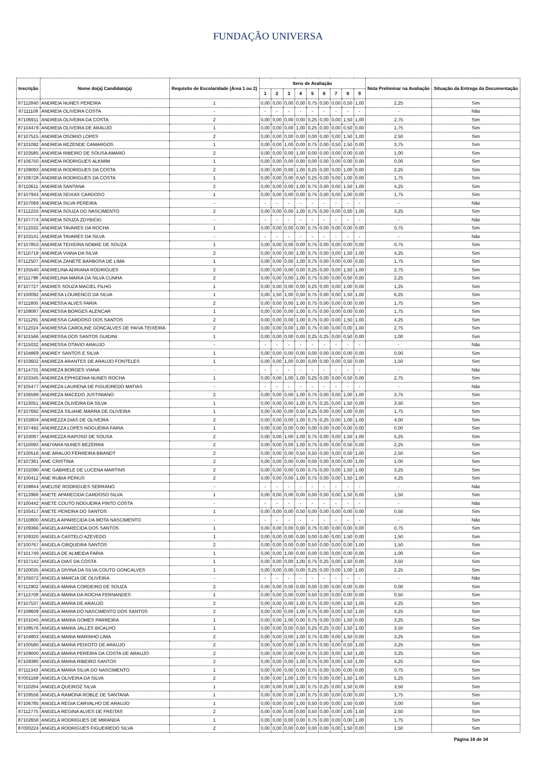FUNDAÇÃO UNIVERSA
| Inscrição | Nome do(a) Candidato(a) | Requisito de Escolaridade (Área 1 ou 2) | Itens de Avaliação | | | | | | | | | Nota Preliminar na Avaliação | Situação da Entrega da Documentação |
| --- | --- | --- | --- | --- | --- | --- | --- | --- | --- | --- | --- | --- | --- |
| | | | 1 | 2 | 3 | 4 | 5 | 6 | 7 | 8 | 9 | | |
| 87112840 | ANDREIA NUNES PEREIRA | 1 | 0,00 | 0,00 | 0,00 | 0,00 | 0,75 | 0,00 | 0,00 | 0,50 | 1,00 | 2,25 | Sim |
| 87111108 | ANDREIA OLIVEIRA COSTA | - | - | - | - | - | - | - | - | - | - | - | Não |
| 87106911 | ANDREIA OLIVEIRA DA COSTA | 2 | 0,00 | 0,00 | 0,00 | 0,00 | 0,25 | 0,00 | 0,00 | 1,50 | 1,00 | 2,75 | Sim |
| 87104479 | ANDREIA OLIVEIRA DE ARAUJO | 1 | 0,00 | 0,00 | 0,00 | 1,00 | 0,25 | 0,00 | 0,00 | 0,50 | 0,00 | 1,75 | Sim |
| 87107515 | ANDREIA OSORIO LOPES | 2 | 0,00 | 0,00 | 0,00 | 0,00 | 0,00 | 0,00 | 0,00 | 1,50 | 1,00 | 2,50 | Sim |
| 87101092 | ANDREIA REZENDE CAMARGOS | 1 | 0,00 | 0,00 | 1,00 | 0,00 | 0,75 | 0,00 | 0,50 | 1,50 | 0,00 | 3,75 | Sim |
| 87103585 | ANDREIA RIBEIRO DE SOUSA AMARO | 2 | 0,00 | 0,00 | 0,00 | 1,00 | 0,00 | 0,00 | 0,00 | 0,00 | 0,00 | 1,00 | Sim |
| 87106750 | ANDREIA RODRIGUES ALKMIM | 1 | 0,00 | 0,00 | 0,00 | 0,00 | 0,00 | 0,00 | 0,00 | 0,00 | 0,00 | 0,00 | Sim |
| 87109093 | ANDREIA RODRIGUES DA COSTA | 2 | 0,00 | 0,00 | 0,00 | 1,00 | 0,25 | 0,00 | 0,00 | 1,00 | 0,00 | 2,25 | Sim |
| 87108728 | ANDREIA RODRIGUES DA COSTA | 1 | 0,00 | 0,00 | 0,00 | 0,50 | 0,25 | 0,00 | 0,00 | 1,00 | 0,00 | 1,75 | Sim |
| 87110611 | ANDREIA SANTANA | 2 | 0,00 | 0,00 | 0,00 | 1,00 | 0,75 | 0,00 | 0,00 | 1,50 | 1,00 | 4,25 | Sim |
| 87107944 | ANDREIA SEIXAS CARDOSO | 1 | 0,00 | 0,00 | 0,00 | 0,00 | 0,75 | 0,00 | 0,00 | 1,00 | 0,00 | 1,75 | Sim |
| 87107069 | ANDREIA SILVA PEREIRA | - | - | - | - | - | - | - | - | - | - | - | Não |
| 87112233 | ANDREIA SOUZA DO NASCIMENTO | 2 | 0,00 | 0,00 | 0,00 | 1,00 | 0,75 | 0,00 | 0,00 | 0,50 | 1,00 | 3,25 | Sim |
| 87107774 | ANDREIA SOUZA ZDYBICKI | - | - | - | - | - | - | - | - | - | - | - | Não |
| 87112032 | ANDREIA TAVARES DA ROCHA | 1 | 0,00 | 0,00 | 0,00 | 0,00 | 0,75 | 0,00 | 0,00 | 0,00 | 0,00 | 0,75 | Sim |
| 87103141 | ANDREIA TAVARES DA SILVA | - | - | - | - | - | - | - | - | - | - | - | Não |
| 87107853 | ANDREIA TEIXEIRA NOBRE DE SOUZA | 1 | 0,00 | 0,00 | 0,00 | 0,00 | 0,75 | 0,00 | 0,00 | 0,00 | 0,00 | 0,75 | Sim |
| 87110719 | ANDREIA VIANA DA SILVA | 2 | 0,00 | 0,00 | 0,00 | 1,00 | 0,75 | 0,00 | 0,00 | 1,50 | 1,00 | 4,25 | Sim |
| 87112507 | ANDREIA ZANETE BARBOSA DE LIMA | 1 | 0,00 | 0,00 | 0,00 | 1,00 | 0,75 | 0,00 | 0,00 | 0,00 | 0,00 | 1,75 | Sim |
| 87105540 | ANDRELINA ADRIANA RODRIGUES | 2 | 0,00 | 0,00 | 0,00 | 0,00 | 0,25 | 0,00 | 0,00 | 1,50 | 1,00 | 2,75 | Sim |
| 87111798 | ANDRELINA MARIA DA SILVA CUNHA | 2 | 0,00 | 0,00 | 0,00 | 1,00 | 0,75 | 0,00 | 0,00 | 0,50 | 0,00 | 2,25 | Sim |
| 87107727 | ANDRES SOUZA MACIEL FILHO | 1 | 0,00 | 0,00 | 0,00 | 0,00 | 0,25 | 0,00 | 0,00 | 1,00 | 0,00 | 1,25 | Sim |
| 87100092 | ANDRESA LOURENCO DA SILVA | 1 | 0,00 | 1,50 | 1,00 | 0,50 | 0,75 | 0,00 | 0,00 | 1,50 | 1,00 | 6,25 | Sim |
| 87111800 | ANDRESSA ALVES FARIA | 2 | 0,00 | 0,00 | 0,00 | 1,00 | 0,75 | 0,00 | 0,00 | 0,00 | 0,00 | 1,75 | Sim |
| 87109087 | ANDRESSA BORGES ALENCAR | 1 | 0,00 | 0,00 | 0,00 | 1,00 | 0,75 | 0,00 | 0,00 | 0,00 | 0,00 | 1,75 | Sim |
| 87111291 | ANDRESSA CARDOSO DOS SANTOS | 2 | 0,00 | 0,00 | 0,00 | 1,00 | 0,75 | 0,00 | 0,00 | 1,50 | 1,00 | 4,25 | Sim |
| 87112024 | ANDRESSA CAROLINE GONCALVES DE PAIVA TEIXEIRA | 2 | 0,00 | 0,00 | 0,00 | 1,00 | 0,75 | 0,00 | 0,00 | 0,00 | 1,00 | 2,75 | Sim |
| 87101566 | ANDRESSA DOS SANTOS GUIDINI | 1 | 0,00 | 0,00 | 0,00 | 0,00 | 0,25 | 0,25 | 0,00 | 0,50 | 0,00 | 1,00 | Sim |
| 87115032 | ANDRESSA OTAVIO ARAUJO | - | - | - | - | - | - | - | - | - | - | - | Não |
| 87104869 | ANDREY SANTOS E SILVA | 1 | 0,00 | 0,00 | 0,00 | 0,00 | 0,00 | 0,00 | 0,00 | 0,00 | 0,00 | 0,00 | Sim |
| 87103602 | ANDREZA ARANTES DE ARAUJO FONTELES | 1 | 0,00 | 0,00 | 1,00 | 0,00 | 0,00 | 0,00 | 0,00 | 0,50 | 0,00 | 1,50 | Sim |
| 87114731 | ANDREZA BORGES VIANA | - | - | - | - | - | - | - | - | - | - | - | Não |
| 87103345 | ANDREZA EPHIGENIA NUNES ROCHA | 1 | 0,00 | 0,00 | 1,00 | 1,00 | 0,25 | 0,00 | 0,00 | 0,50 | 0,00 | 2,75 | Sim |
| 87105477 | ANDREZA LAURENA DE FIGUEIREDO MATIAS | - | - | - | - | - | - | - | - | - | - | - | Não |
| 87106599 | ANDREZA MACEDO JUSTINIANO | 2 | 0,00 | 0,00 | 0,00 | 1,00 | 0,75 | 0,00 | 0,00 | 1,00 | 1,00 | 3,75 | Sim |
| 87113051 | ANDREZA OLIVEIRA DA SILVA | 1 | 0,00 | 0,00 | 0,00 | 1,00 | 0,75 | 0,25 | 0,00 | 1,50 | 0,00 | 3,50 | Sim |
| 87107692 | ANDREZA SILIANE MARRA DE OLIVEIRA | 1 | 0,00 | 0,00 | 0,00 | 0,50 | 0,25 | 0,00 | 0,00 | 1,00 | 0,00 | 1,75 | Sim |
| 87102804 | ANDREZZA DIAS DE OLIVEIRA | 2 | 0,00 | 0,00 | 0,00 | 1,00 | 0,75 | 0,25 | 0,00 | 1,00 | 1,00 | 4,00 | Sim |
| 87107492 | ANDREZZA LOPES NOGUEIRA FARIA | 1 | 0,00 | 0,00 | 0,00 | 0,00 | 0,00 | 0,00 | 0,00 | 0,00 | 0,00 | 0,00 | Sim |
| 87103087 | ANDREZZA RAPOSO DE SOUSA | 2 | 0,00 | 0,00 | 1,00 | 1,00 | 0,75 | 0,00 | 0,00 | 1,50 | 1,00 | 5,25 | Sim |
| 87110093 | ANDYARA NUNES BEZERRA | 2 | 0,00 | 0,00 | 0,00 | 1,00 | 0,75 | 0,00 | 0,00 | 0,50 | 0,00 | 2,25 | Sim |
| 87100516 | ANE ARAUJO FERREIRA BRANDT | 2 | 0,00 | 0,00 | 0,00 | 0,50 | 0,50 | 0,00 | 0,00 | 0,50 | 1,00 | 2,50 | Sim |
| 87107361 | ANE CRISTINA | 2 | 0,00 | 0,00 | 0,00 | 0,00 | 0,00 | 0,00 | 0,00 | 0,00 | 1,00 | 1,00 | Sim |
| 87102090 | ANE GABRIELE DE LUCENA MARTINS | 2 | 0,00 | 0,00 | 0,00 | 0,00 | 0,75 | 0,00 | 0,00 | 1,50 | 1,00 | 3,25 | Sim |
| 87100412 | ANE RUBIA PERIUS | 2 | 0,00 | 0,00 | 0,00 | 1,00 | 0,75 | 0,00 | 0,00 | 1,50 | 1,00 | 4,25 | Sim |
| 87108844 | ANELISE RODRIGUES SERRANO | - | - | - | - | - | - | - | - | - | - | - | Não |
| 87113968 | ANETE APARECIDA CARDOSO SILVA | 1 | 0,00 | 0,00 | 0,00 | 0,00 | 0,00 | 0,00 | 0,00 | 1,50 | 0,00 | 1,50 | Sim |
| 87100442 | ANETE COUTO NOGUEIRA PINTO COSTA | - | - | - | - | - | - | - | - | - | - | - | Não |
| 87105417 | ANETE PEREIRA DO SANTOS | 1 | 0,00 | 0,00 | 0,00 | 0,50 | 0,00 | 0,00 | 0,00 | 0,00 | 0,00 | 0,50 | Sim |
| 87110800 | ANGELA APARECIDA DA MOTA NASCIMENTO | - | - | - | - | - | - | - | - | - | - | - | Não |
| 87109366 | ANGELA APARECIDA DOS SANTOS | 1 | 0,00 | 0,00 | 0,00 | 0,00 | 0,75 | 0,00 | 0,00 | 0,00 | 0,00 | 0,75 | Sim |
| 87109320 | ANGELA CASTELO AZEVEDO | 1 | 0,00 | 0,00 | 0,00 | 0,00 | 0,00 | 0,00 | 0,00 | 1,50 | 0,00 | 1,50 | Sim |
| 87100767 | ANGELA CIRQUEIRA SANTOS | 2 | 0,00 | 0,00 | 0,00 | 0,00 | 0,50 | 0,00 | 0,00 | 0,00 | 1,00 | 1,50 | Sim |
| 87101749 | ANGELA DE ALMEIDA FARIA | 1 | 0,00 | 0,00 | 1,00 | 0,00 | 0,00 | 0,00 | 0,00 | 0,00 | 0,00 | 1,00 | Sim |
| 87107142 | ANGELA DIAS DA COSTA | 1 | 0,00 | 0,00 | 0,00 | 1,00 | 0,75 | 0,25 | 0,00 | 1,50 | 0,00 | 3,50 | Sim |
| 87100035 | ANGELA DIVINA DA SILVA COUTO GONCALVES | 1 | 0,00 | 0,00 | 0,00 | 0,00 | 0,25 | 0,00 | 0,00 | 1,00 | 1,00 | 2,25 | Sim |
| 87105072 | ANGELA MARCIA DE OLIVEIRA | - | - | - | - | - | - | - | - | - | - | - | Não |
| 87112902 | ANGELA MARIA CORDEIRO DE SOUZA | 2 | 0,00 | 0,00 | 0,00 | 0,00 | 0,00 | 0,00 | 0,00 | 0,00 | 0,00 | 0,00 | Sim |
| 87113708 | ANGELA MARIA DA ROCHA FERNANDES | 1 | 0,00 | 0,00 | 0,00 | 0,00 | 0,50 | 0,00 | 0,00 | 0,00 | 0,00 | 0,50 | Sim |
| 87107537 | ANGELA MARIA DE ARAUJO | 2 | 0,00 | 0,00 | 0,00 | 1,00 | 0,75 | 0,00 | 0,00 | 1,50 | 1,00 | 4,25 | Sim |
| 87108609 | ANGELA MARIA DO NASCIMENTO DOS SANTOS | 2 | 0,00 | 0,00 | 0,00 | 1,00 | 0,75 | 0,00 | 0,00 | 1,50 | 1,00 | 4,25 | Sim |
| 87101045 | ANGELA MARIA GOMES PARREIRA | 1 | 0,00 | 0,00 | 1,00 | 0,00 | 0,75 | 0,00 | 0,00 | 1,50 | 0,00 | 3,25 | Sim |
| 87108576 | ANGELA MARIA JALLES BICALHO | 1 | 0,00 | 0,00 | 0,00 | 0,50 | 0,25 | 0,25 | 0,00 | 1,50 | 1,00 | 3,50 | Sim |
| 87104803 | ANGELA MARIA MARINHO LIMA | 2 | 0,00 | 0,00 | 0,00 | 1,00 | 0,75 | 0,00 | 0,00 | 1,50 | 0,00 | 3,25 | Sim |
| 87100580 | ANGELA MARIA PEIXOTO DE ARAUJO | 2 | 0,00 | 0,00 | 0,00 | 1,00 | 0,75 | 0,00 | 0,00 | 0,50 | 1,00 | 3,25 | Sim |
| 87109000 | ANGELA MARIA PEREIRA DA COSTA DE ARAUJO | 2 | 0,00 | 0,00 | 0,00 | 0,00 | 0,75 | 0,00 | 0,00 | 1,50 | 1,00 | 3,25 | Sim |
| 87109380 | ANGELA MARIA RIBEIRO SANTOS | 2 | 0,00 | 0,00 | 0,00 | 1,00 | 0,75 | 0,00 | 0,00 | 1,50 | 1,00 | 4,25 | Sim |
| 87111343 | ANGELA MARIA SILVA DO NASCIMENTO | 1 | 0,00 | 0,00 | 0,00 | 0,00 | 0,75 | 0,00 | 0,00 | 0,00 | 0,00 | 0,75 | Sim |
| 87001168 | ANGELA OLIVEIRA DA SILVA | 2 | 0,00 | 0,00 | 1,00 | 1,00 | 0,75 | 0,00 | 0,00 | 1,50 | 1,00 | 5,25 | Sim |
| 87110264 | ANGELA QUEIROZ SILVA | 1 | 0,00 | 0,00 | 0,00 | 1,00 | 0,75 | 0,25 | 0,00 | 1,50 | 0,00 | 3,50 | Sim |
| 87109556 | ANGELA RAMONA ROBLE DE SANTANA | 1 | 0,00 | 0,00 | 0,00 | 1,00 | 0,75 | 0,00 | 0,00 | 0,00 | 0,00 | 1,75 | Sim |
| 87106785 | ANGELA REGIA CARVALHO DE ARAUJO | 1 | 0,00 | 0,00 | 0,00 | 1,00 | 0,50 | 0,00 | 0,00 | 1,50 | 0,00 | 3,00 | Sim |
| 87112775 | ANGELA REGINA ALVES DE FREITAS | 2 | 0,00 | 0,00 | 0,00 | 0,00 | 0,50 | 0,00 | 0,00 | 1,00 | 1,00 | 2,50 | Sim |
| 87102658 | ANGELA RODRIGUES DE MIRANDA | 1 | 0,00 | 0,00 | 0,00 | 0,00 | 0,75 | 0,00 | 0,00 | 0,00 | 1,00 | 1,75 | Sim |
| 87000224 | ANGELA RODRIGUES FIGUEIREDO SILVA | 2 | 0,00 | 0,00 | 0,00 | 0,00 | 0,00 | 0,00 | 0,00 | 1,50 | 0,00 | 1,50 | Sim |
Página 16 de 34